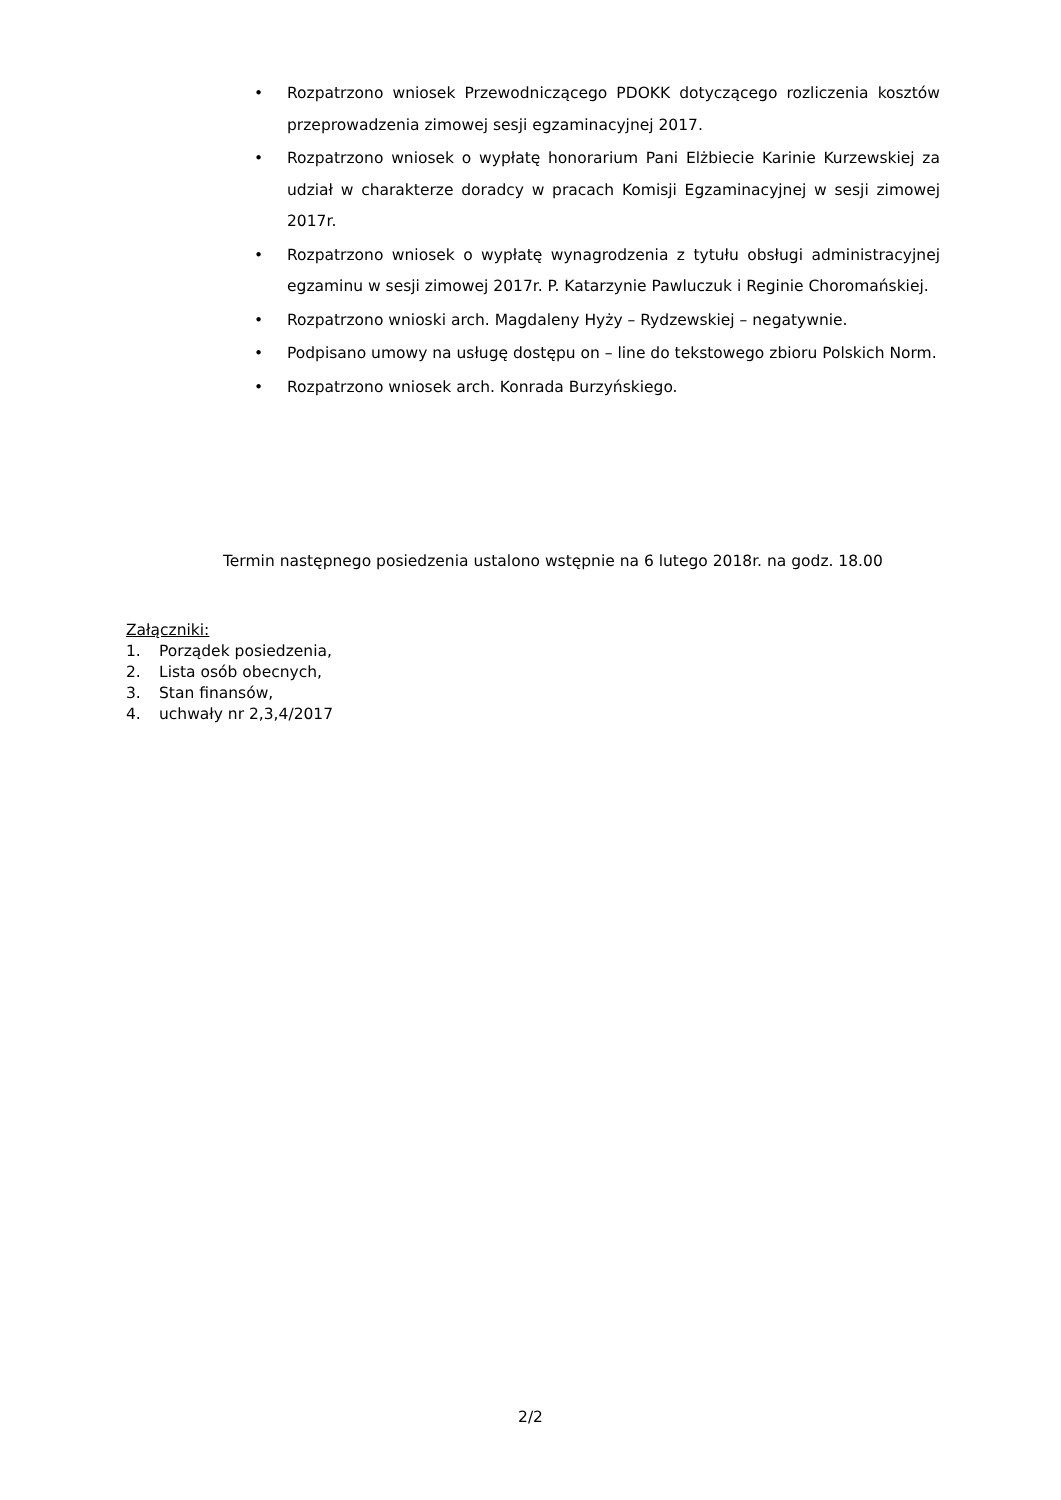• Rozpatrzono wniosek Przewodniczącego PDOKK dotyczącego rozliczenia kosztów przeprowadzenia zimowej sesji egzaminacyjnej 2017.
• Rozpatrzono wniosek o wypłatę honorarium Pani Elżbiecie Karinie Kurzewskiej za udział w charakterze doradcy w pracach Komisji Egzaminacyjnej w sesji zimowej 2017r.
• Rozpatrzono wniosek o wypłatę wynagrodzenia z tytułu obsługi administracyjnej egzaminu w sesji zimowej 2017r. P. Katarzynie Pawluczuk i Reginie Choromańskiej.
• Rozpatrzono wnioski arch. Magdaleny Hyży – Rydzewskiej – negatywnie.
• Podpisano umowy na usługę dostępu on – line do tekstowego zbioru Polskich Norm.
• Rozpatrzono wniosek arch. Konrada Burzyńskiego.
Termin następnego posiedzenia ustalono wstępnie na 6 lutego 2018r. na godz. 18.00
Załączniki:
1. Porządek posiedzenia,
2. Lista osób obecnych,
3. Stan finansów,
4. uchwały nr 2,3,4/2017
2/2